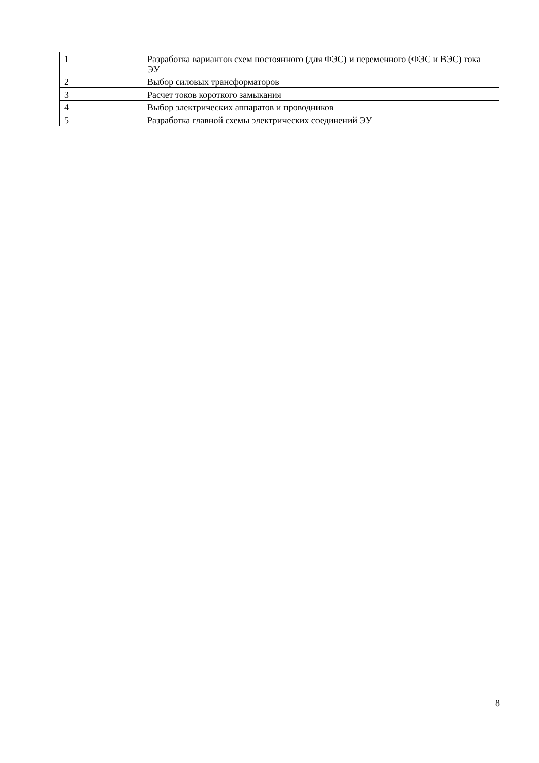| 1 | Разработка вариантов схем постоянного (для ФЭС) и переменного (ФЭС и ВЭС) тока ЭУ |
| 2 | Выбор силовых трансформаторов |
| 3 | Расчет токов короткого замыкания |
| 4 | Выбор электрических аппаратов и проводников |
| 5 | Разработка главной схемы электрических соединений ЭУ |
8